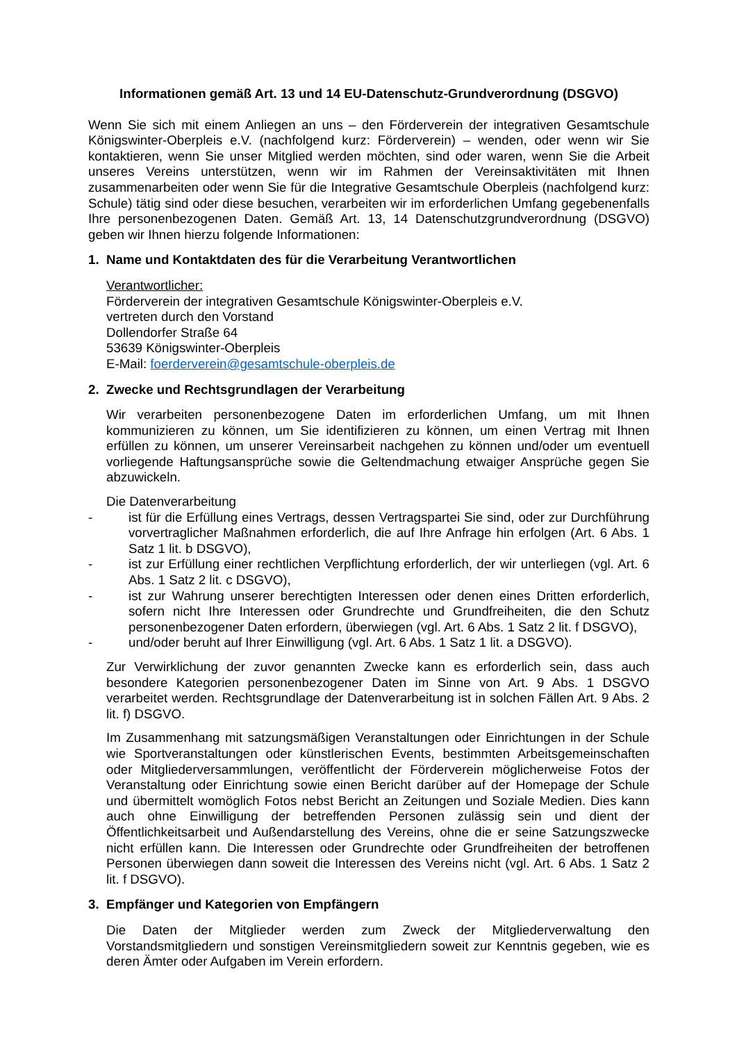Informationen gemäß Art. 13 und 14 EU-Datenschutz-Grundverordnung (DSGVO)
Wenn Sie sich mit einem Anliegen an uns – den Förderverein der integrativen Gesamtschule Königswinter-Oberpleis e.V. (nachfolgend kurz: Förderverein) – wenden, oder wenn wir Sie kontaktieren, wenn Sie unser Mitglied werden möchten, sind oder waren, wenn Sie die Arbeit unseres Vereins unterstützen, wenn wir im Rahmen der Vereinsaktivitäten mit Ihnen zusammenarbeiten oder wenn Sie für die Integrative Gesamtschule Oberpleis (nachfolgend kurz: Schule) tätig sind oder diese besuchen, verarbeiten wir im erforderlichen Umfang gegebenenfalls Ihre personenbezogenen Daten. Gemäß Art. 13, 14 Datenschutzgrundverordnung (DSGVO) geben wir Ihnen hierzu folgende Informationen:
1. Name und Kontaktdaten des für die Verarbeitung Verantwortlichen
Verantwortlicher:
Förderverein der integrativen Gesamtschule Königswinter-Oberpleis e.V.
vertreten durch den Vorstand
Dollendorfer Straße 64
53639 Königswinter-Oberpleis
E-Mail: foerderverein@gesamtschule-oberpleis.de
2. Zwecke und Rechtsgrundlagen der Verarbeitung
Wir verarbeiten personenbezogene Daten im erforderlichen Umfang, um mit Ihnen kommunizieren zu können, um Sie identifizieren zu können, um einen Vertrag mit Ihnen erfüllen zu können, um unserer Vereinsarbeit nachgehen zu können und/oder um eventuell vorliegende Haftungsansprüche sowie die Geltendmachung etwaiger Ansprüche gegen Sie abzuwickeln.
Die Datenverarbeitung
- ist für die Erfüllung eines Vertrags, dessen Vertragspartei Sie sind, oder zur Durchführung vorvertraglicher Maßnahmen erforderlich, die auf Ihre Anfrage hin erfolgen (Art. 6 Abs. 1 Satz 1 lit. b DSGVO),
- ist zur Erfüllung einer rechtlichen Verpflichtung erforderlich, der wir unterliegen (vgl. Art. 6 Abs. 1 Satz 2 lit. c DSGVO),
- ist zur Wahrung unserer berechtigten Interessen oder denen eines Dritten erforderlich, sofern nicht Ihre Interessen oder Grundrechte und Grundfreiheiten, die den Schutz personenbezogener Daten erfordern, überwiegen (vgl. Art. 6 Abs. 1 Satz 2 lit. f DSGVO),
- und/oder beruht auf Ihrer Einwilligung (vgl. Art. 6 Abs. 1 Satz 1 lit. a DSGVO).
Zur Verwirklichung der zuvor genannten Zwecke kann es erforderlich sein, dass auch besondere Kategorien personenbezogener Daten im Sinne von Art. 9 Abs. 1 DSGVO verarbeitet werden. Rechtsgrundlage der Datenverarbeitung ist in solchen Fällen Art. 9 Abs. 2 lit. f) DSGVO.
Im Zusammenhang mit satzungsmäßigen Veranstaltungen oder Einrichtungen in der Schule wie Sportveranstaltungen oder künstlerischen Events, bestimmten Arbeitsgemeinschaften oder Mitgliederversammlungen, veröffentlicht der Förderverein möglicherweise Fotos der Veranstaltung oder Einrichtung sowie einen Bericht darüber auf der Homepage der Schule und übermittelt womöglich Fotos nebst Bericht an Zeitungen und Soziale Medien. Dies kann auch ohne Einwilligung der betreffenden Personen zulässig sein und dient der Öffentlichkeitsarbeit und Außendarstellung des Vereins, ohne die er seine Satzungszwecke nicht erfüllen kann. Die Interessen oder Grundrechte oder Grundfreiheiten der betroffenen Personen überwiegen dann soweit die Interessen des Vereins nicht (vgl. Art. 6 Abs. 1 Satz 2 lit. f DSGVO).
3. Empfänger und Kategorien von Empfängern
Die Daten der Mitglieder werden zum Zweck der Mitgliederverwaltung den Vorstandsmitgliedern und sonstigen Vereinsmitgliedern soweit zur Kenntnis gegeben, wie es deren Ämter oder Aufgaben im Verein erfordern.